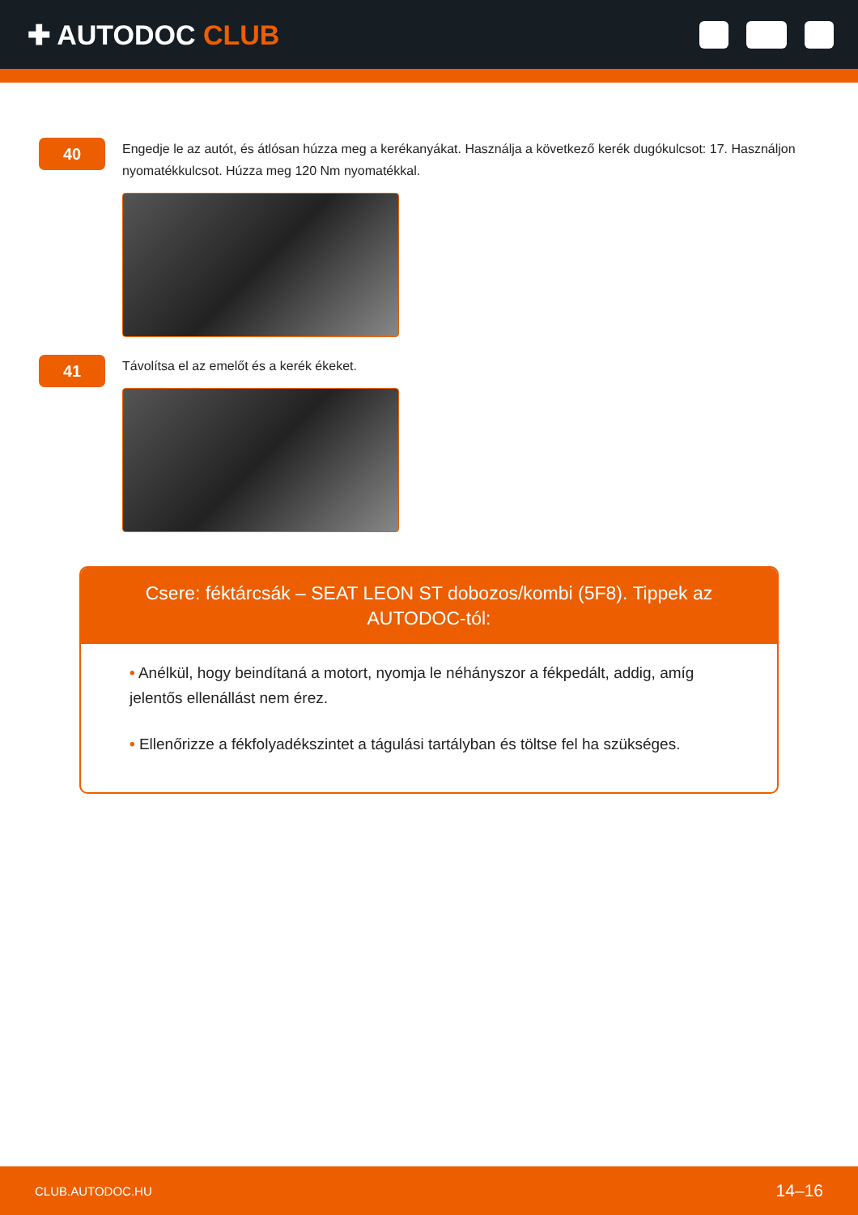✚ AUTODOC CLUB
40
Engedje le az autót, és átlósan húzza meg a kerékanyákat. Használja a következő kerék dugókulcsot: 17. Használjon nyomatékkulcsot. Húzza meg 120 Nm nyomatékkal.
41
Távolítsa el az emelőt és a kerék ékeket.
Csere: féktárcsák – SEAT LEON ST dobozos/kombi (5F8). Tippek az AUTODOC-tól:
• Anélkül, hogy beindítaná a motort, nyomja le néhányszor a fékpedált, addig, amíg jelentős ellenállást nem érez.
• Ellenőrizze a fékfolyadékszintet a tágulási tartályban és töltse fel ha szükséges.
CLUB.AUTODOC.HU 14–16